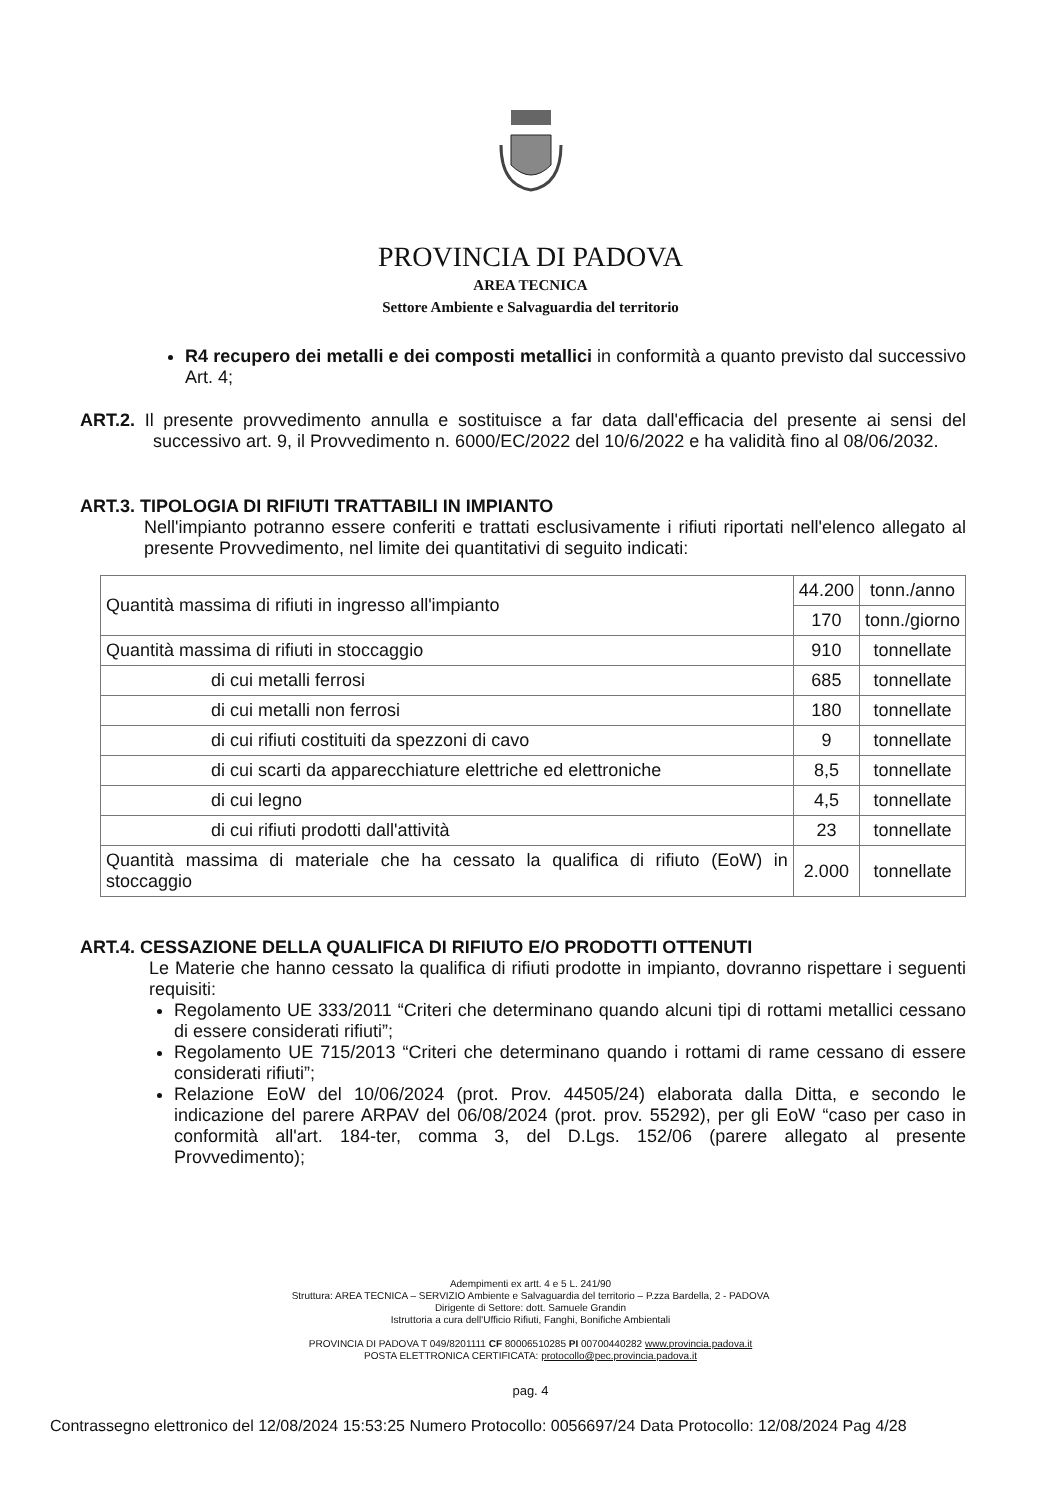PROVINCIA DI PADOVA
AREA TECNICA
Settore Ambiente e Salvaguardia del territorio
R4 recupero dei metalli e dei composti metallici in conformità a quanto previsto dal successivo Art. 4;
ART.2. Il presente provvedimento annulla e sostituisce a far data dall'efficacia del presente ai sensi del successivo art. 9, il Provvedimento n. 6000/EC/2022 del 10/6/2022 e ha validità fino al 08/06/2032.
ART.3. TIPOLOGIA DI RIFIUTI TRATTABILI IN IMPIANTO
Nell'impianto potranno essere conferiti e trattati esclusivamente i rifiuti riportati nell'elenco allegato al presente Provvedimento, nel limite dei quantitativi di seguito indicati:
| Quantità massima di rifiuti in ingresso all'impianto | 44.200 | tonn./anno |
| | 170 | tonn./giorno |
| Quantità massima di rifiuti in stoccaggio | 910 | tonnellate |
| di cui metalli ferrosi | 685 | tonnellate |
| di cui metalli non ferrosi | 180 | tonnellate |
| di cui rifiuti costituiti da spezzoni di cavo | 9 | tonnellate |
| di cui scarti da apparecchiature elettriche ed elettroniche | 8,5 | tonnellate |
| di cui legno | 4,5 | tonnellate |
| di cui rifiuti prodotti dall'attività | 23 | tonnellate |
| Quantità massima di materiale che ha cessato la qualifica di rifiuto (EoW) in stoccaggio | 2.000 | tonnellate |
ART.4. CESSAZIONE DELLA QUALIFICA DI RIFIUTO E/O PRODOTTI OTTENUTI
Le Materie che hanno cessato la qualifica di rifiuti prodotte in impianto, dovranno rispettare i seguenti requisiti:
Regolamento UE 333/2011 “Criteri che determinano quando alcuni tipi di rottami metallici cessano di essere considerati rifiuti”;
Regolamento UE 715/2013 “Criteri che determinano quando i rottami di rame cessano di essere considerati rifiuti”;
Relazione EoW del 10/06/2024 (prot. Prov. 44505/24) elaborata dalla Ditta, e secondo le indicazione del parere ARPAV del 06/08/2024 (prot. prov. 55292), per gli EoW “caso per caso in conformità all'art. 184-ter, comma 3, del D.Lgs. 152/06 (parere allegato al presente Provvedimento);
Adempimenti ex artt. 4 e 5 L. 241/90
Struttura: AREA TECNICA – SERVIZIO Ambiente e Salvaguardia del territorio – P.zza Bardella, 2 - PADOVA
Dirigente di Settore: dott. Samuele Grandin
Istruttoria a cura dell'Ufficio Rifiuti, Fanghi, Bonifiche Ambientali
PROVINCIA DI PADOVA T 049/8201111 CF 80006510285 PI 00700440282 www.provincia.padova.it
POSTA ELETTRONICA CERTIFICATA: protocollo@pec.provincia.padova.it
pag. 4
Contrassegno elettronico del 12/08/2024 15:53:25 Numero Protocollo: 0056697/24 Data Protocollo: 12/08/2024 Pag 4/28